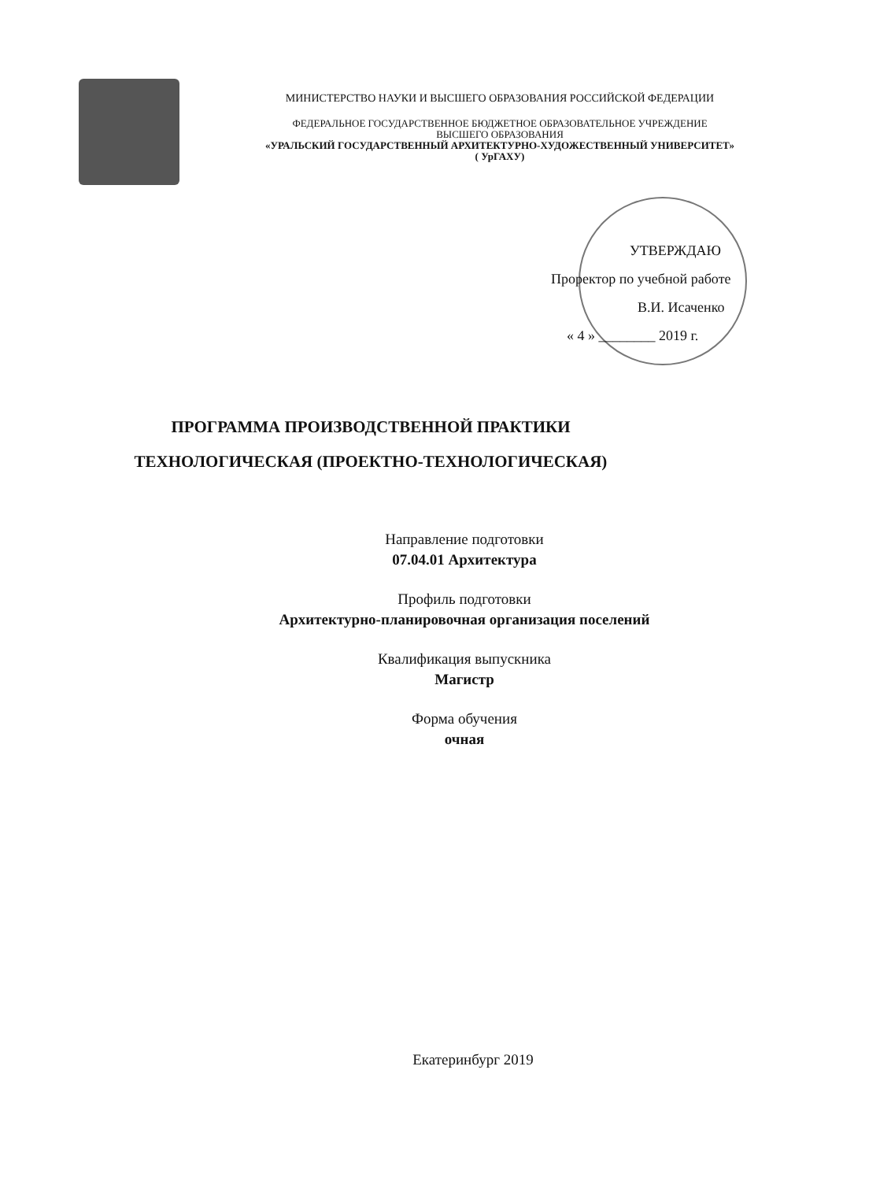МИНИСТЕРСТВО НАУКИ И ВЫСШЕГО ОБРАЗОВАНИЯ РОССИЙСКОЙ ФЕДЕРАЦИИ
ФЕДЕРАЛЬНОЕ ГОСУДАРСТВЕННОЕ БЮДЖЕТНОЕ ОБРАЗОВАТЕЛЬНОЕ УЧРЕЖДЕНИЕ
ВЫСШЕГО ОБРАЗОВАНИЯ
«УРАЛЬСКИЙ ГОСУДАРСТВЕННЫЙ АРХИТЕКТУРНО-ХУДОЖЕСТВЕННЫЙ УНИВЕРСИТЕТ»
( УрГАХУ)
УТВЕРЖДАЮ
Проректор по учебной работе
В.И. Исаченко
« 4 » ________ 2019 г.
ПРОГРАММА ПРОИЗВОДСТВЕННОЙ ПРАКТИКИ
ТЕХНОЛОГИЧЕСКАЯ (ПРОЕКТНО-ТЕХНОЛОГИЧЕСКАЯ)
Направление подготовки
07.04.01 Архитектура
Профиль подготовки
Архитектурно-планировочная организация поселений
Квалификация выпускника
Магистр
Форма обучения
очная
Екатеринбург 2019